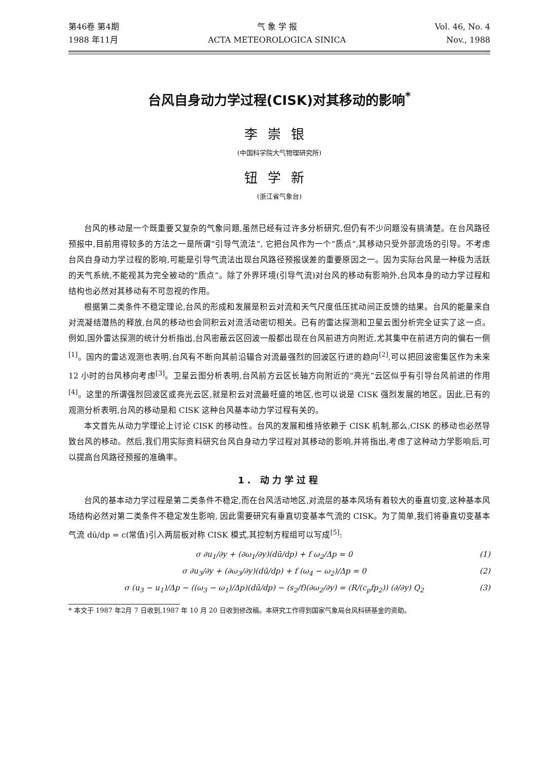第46卷 第4期
1988 年11月
气 象 学 报
ACTA METEOROLOGICA SINICA
Vol. 46, No. 4
Nov., 1988
台风自身动力学过程(CISK)对其移动的影响<sup>*</sup>
李崇银
(中国科学院大气物理研究所)
钮学新
(浙江省气象台)
台风的移动是一个既重要又复杂的气象问题,虽然已经有过许多分析研究,但仍有不少问题没有搞清楚。在台风路径预报中,目前用得较多的方法之一是所谓“引导气流法”, 它把台风作为一个“质点”,其移动只受外部流场的引导。不考虑台风自身动力学过程的影响,可能是引导气流法出现台风路径预报误差的重要原因之一。因为实际台风是一种极为活跃的天气系统,不能视其为完全被动的“质点”。除了外界环境(引导气流)对台风的移动有影响外,台风本身的动力学过程和结构也必然对其移动有不可忽视的作用。
根据第二类条件不稳定理论,台风的形成和发展是积云对流和天气尺度低压扰动间正反馈的结果。台风的能量来自对流凝结潜热的释放,台风的移动也会同积云对流活动密切相关。已有的雷达探测和卫星云图分析完全证实了这一点。例如,国外雷达探测的统计分析指出,台风密蔽云区回波一般都出现在台风前进方向附近,尤其集中在前进方向的偏右一侧<sup>[1]</sup>。国内的雷达观测也表明,台风有不断向其前沿辐合对流最强烈的回波区行进的趋向<sup>[2]</sup>,可以把回波密集区作为未来 12 小时的台风移向考虑<sup>[3]</sup>。卫星云图分析表明,台风前方云区长轴方向附近的“亮光”云区似乎有引导台风前进的作用<sup>[4]</sup>。这里的所谓强烈回波区或亮光云区,就是积云对流最旺盛的地区,也可以说是 CISK 强烈发展的地区。因此,已有的观测分析表明,台风的移动是和 CISK 这种台风基本动力学过程有关的。
本文首先从动力学理论上讨论 CISK 的移动性。台风的发展和维持依赖于 CISK 机制,那么,CISK 的移动也必然导致台风的移动。然后,我们用实际资料研究台风自身动力学过程对其移动的影响,并将指出,考虑了这种动力学影响后,可以提高台风路径预报的准确率。
1. 动力学过程
台风的基本动力学过程是第二类条件不稳定,而在台风活动地区,对流层的基本风场有着较大的垂直切变,这种基本风场结构必然对第二类条件不稳定发生影响, 因此需要研究有垂直切变基本气流的 CISK。为了简单,我们将垂直切变基本气流 dū/dp = c(常值)引入两层板对称 CISK 模式,其控制方程组可以写成<sup>[5]</sup>:
σ ∂u<sub>1</sub>/∂y + (∂ω<sub>1</sub>/∂y)(dū/dp) + f ω<sub>2</sub>/Δp = 0 (1)
σ ∂u<sub>3</sub>/∂y + (∂ω<sub>3</sub>/∂y)(dū/dp) + f (ω<sub>4</sub> − ω<sub>2</sub>)/Δp = 0 (2)
σ (u<sub>3</sub> − u<sub>1</sub>)/Δp − ((ω<sub>3</sub> − ω<sub>1</sub>)/Δp)(dū/dp) − (s<sub>2</sub>/f)(∂ω<sub>2</sub>/∂y) = (R/(c<sub>p</sub>fp<sub>2</sub>)) (∂/∂y) Q<sub>2</sub> (3)
* 本文于 1987 年2月 7 日收到,1987 年 10 月 20 日收到修改稿。本研究工作得到国家气象局台风科研基金的资助。